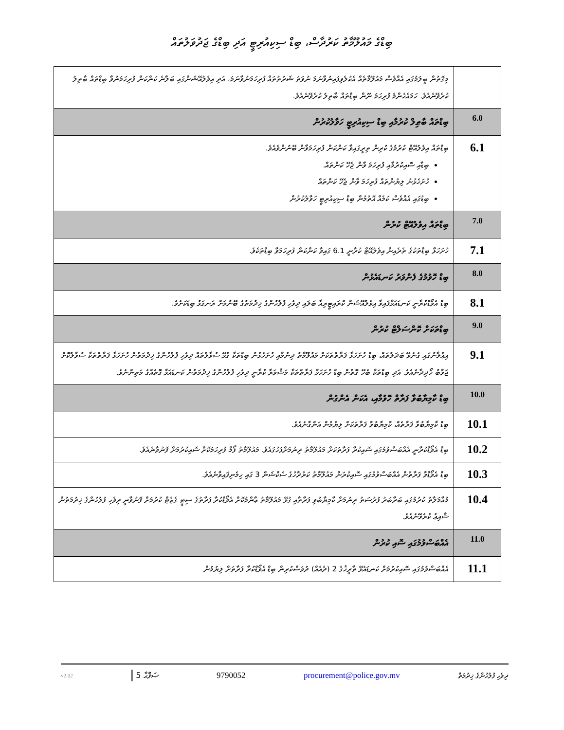ބިޑްގެ މައުލޫމާތު ކަރުދާސް، ބިޑް ސިކިއުރިޓީ އަދި ބިޑްގެ ޖަދުވަލުތައް
| | މިގޮތުން ބީލަމުގައި އެއްވެސް މައުލޫމާތެއް އެކުލެވިފައިނުވާނަމަ ނުވަތަ ޝަރުތުތައް ފުރިހަމަނުވާނަމަ، އަދި އިވެލުއޭޝަންގައި ބަލާނެ ކަންކަން ފުރިހަމަނުވާ ބިޑްތައް ބާތިލު ކުރެވޭނެއެވެ. ހަމައެހެންމެ ފުރިހަމަ ނޫން ބިޑްތައް ބާތިލު ކުރެވޭނެއެވެ. |
| 6.0 | ބިޑްތައް ބާޠިލް ކުރުމާއި ބިޑް ސިކިއުރިޓީ ހަވާލުކުރުން |
| 6.1 | ބިޑްތައް އިވެލުއޭޓް ކުރުމުގެ ކުރިން ތިރީގައިވާ ކަންކަން ފުރިހަމަވާން ބޭނުންވެއެވެ. ބިޑާއި ސޮއިކުރުމާއި ފުރިހަމަ ވާން ޖެހޭ ކަންތައް. ހުށަހެޅުނު ލިޔުންތައް ފުރިހަމަ ވާން ޖެހޭ ކަންތައް ބިޑުގައި އެއްވެސް ކަމެއް އޮތުމުން ބިޑް ސިކިއުރިޓީ ހަވާލުކުރުން |
| 7.0 | ބިޑްތައް އިވެލުއޭޓް ކުރުން |
| 7.1 | ހުށަހަޅާ ބިޑްތަކުގެ ތެރެއިން އިވެލުއޭޓް ކުރާނީ 6.1 ގައިވާ ކަންކަން ފުރިހަމަވާ ބިޑްތަކެވެ. |
| 8.0 | ބިޑް ހޮވުމުގެ ފެންވަރު ކަނޑައެޅުން |
| 8.1 | ބިޑް އެވޯޑްކުރާނީ ކަނޑައަޅާފައިވާ އިވެލުއޭޝަން ކްރައިޓީރިއާ ބަލައި ދިވެހި ފުލުހުންގެ ޚިދުމަތުގެ ބޭނުމަށް ރަނގަޅު ބިޑަކަށެވެ. |
| 9.0 | ބިޑްތަކަށް ކޮންސަލްޓް ކުރުން |
| 9.1 | އިޢުލާނުގައި ގެނެވޭ ބަދަލުތައް، ބިޑް ހުށަހަޅާ ފަރާތްތަކަށް މައުލޫމާތު ދިނުމާއި ހުށަހެޅުނު ބިޑްތަކާ ގުޅޭ ސުވާލުތައް ދިވެހި ފުލުހުންގެ ޚިދުމަތުން ހުށަހަޅާ ފަރާތްތަކާ ސުވާލުކޮށް ޖަވާބު ހޯދިދާނެއެވެ. އަދި ބިޑްތަކާ ބެހޭ ގޮތުން ބިޑް ހުށަހަޅާ ފަރާތްތަކާ މަޝްވަރާ ކުރާނީ ދިވެހި ފުލުހުންގެ ޚިދުމަތުން ކަނޑައަޅާ ގޮތެއްގެ މަތިންނެވެ. |
| 10.0 | ބިޑް ކާމިޔާބުވާ ފަރާތް ހޮވުމާއި، އެކަން އެންގުން |
| 10.1 | ބިޑް ކާމިޔާބުވާ ފަރާތެއް، ކާމިޔާބުވާ ފަރާތަކަށް ލިޔުމުން އަންގާނެއެވެ. |
| 10.2 | ބިޑް އެވޯޑްކުރާނީ އެއްބަސްވުމުގައި ސޮއިކުރާ ފަރާތަކަށް މައުލޫމާތު ދިނުމަށްފަހުގައެވެ. މައުލޫމާތު ފޯމް ފުރިހަމަކޮށް ސޮއިކުރުމަށް ފޮނުވާނެއެވެ. |
| 10.3 | ބިޑް އެވޯޑްވާ ފަރާތުން އެއްބަސްވުމުގައި ސޮއިކުރަން މައުލޫމާތު ކަރުދާހުގެ ސެކްޝަން 3 ގައި ހިމެނިފައިވާނެއެވެ. |
| 10.4 | މުއާމަލާތު ކުރުމުގައި ބަރާބަރު ފުރުސަތު ދިނުމަށް ކާމިޔާބުވި ފަރާތާއި ގުޅޭ މައުލޫމާތު ޢާންމުކޮށް އެވޯޑްކުރާ ފަރާތުގެ ސިޓީ ގެޒެޓް ކުރުމަށް ފޮނުވާނީ ދިވެހި ފުލުހުންގެ ޚިދުމަތުން ޝާއިޢު ކުރެވޭނެއެވެ. |
| 11.0 | އެއްބަސްވުމުގައި ސޮއި ކުރުން |
| 11.1 | އެއްބަސްވުމުގައި ސޮއިކުރުމަށް ކަނޑައެޅޭ ތާރީޚުގެ 2 (ދެއެއް) ދުވަސްކުރިން ބިޑް އެވޯޑްކުރާ ފަރާތަށް ލިޔުމުން |
ދިވެހި ފުލުހުންގެ ޚިދުމަތް procurement@police.gov.mv 9790052 ޞަފްޙާ 5 v2.02